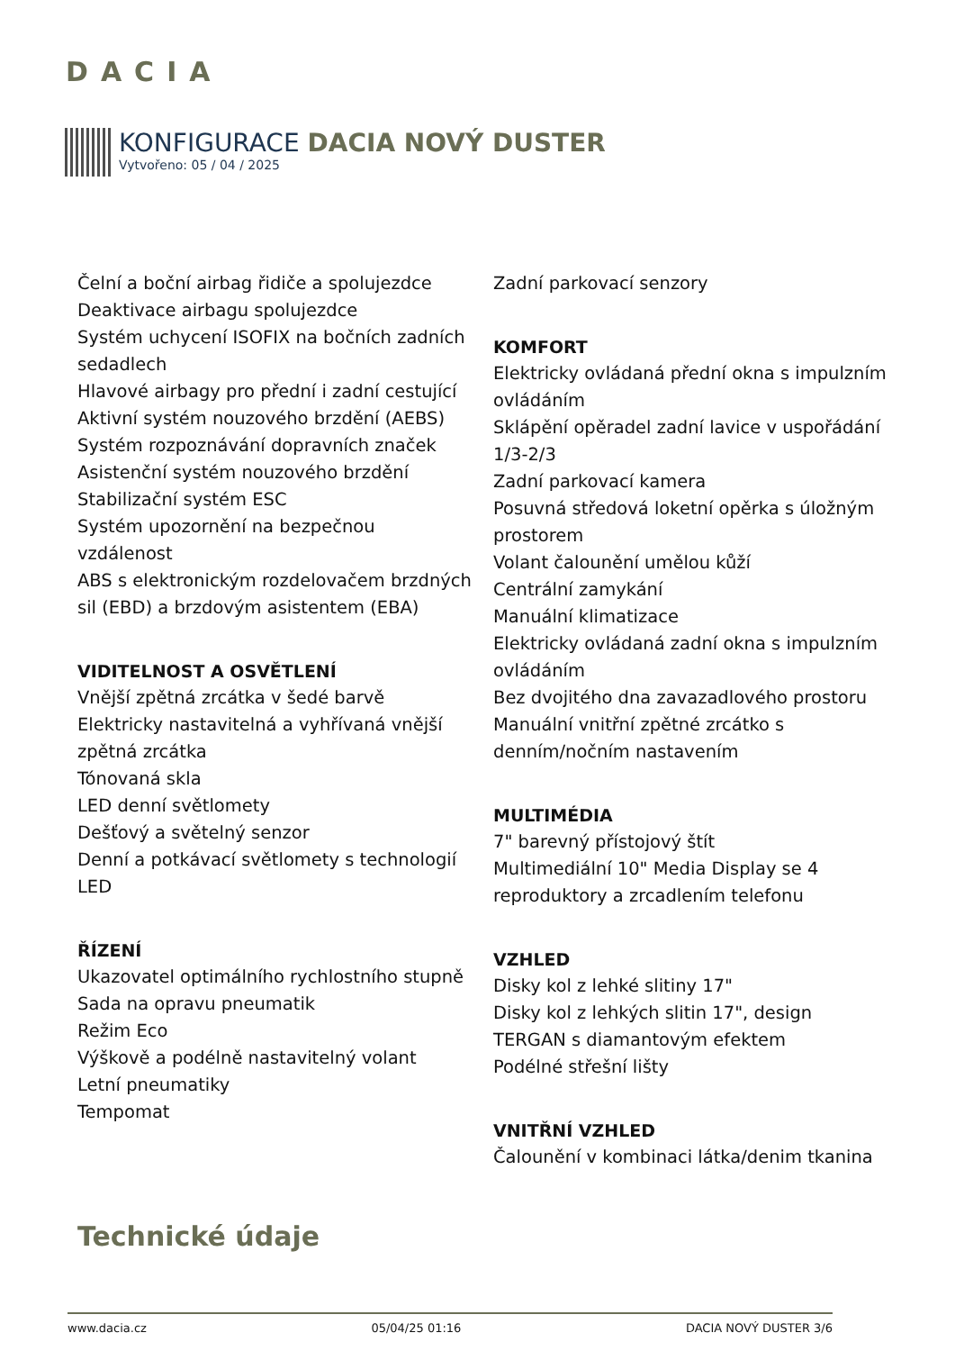DACIA
KONFIGURACE DACIA NOVÝ DUSTER
Vytvořeno: 05 / 04 / 2025
Čelní a boční airbag řidiče a spolujezdce
Deaktivace airbagu spolujezdce
Systém uchycení ISOFIX na bočních zadních sedadlech
Hlavové airbagy pro přední i zadní cestující
Aktivní systém nouzového brzdění (AEBS)
Systém rozpoznávání dopravních značek
Asistenční systém nouzového brzdění
Stabilizační systém ESC
Systém upozornění na bezpečnou vzdálenost
ABS s elektronickým rozdelovačem brzdných sil (EBD) a brzdovým asistentem (EBA)
VIDITELNOST A OSVĚTLENÍ
Vnější zpětná zrcátka v šedé barvě
Elektricky nastavitelná a vyhřívaná vnější zpětná zrcátka
Tónovaná skla
LED denní světlomety
Dešťový a světelný senzor
Denní a potkávací světlomety s technologií LED
ŘÍZENÍ
Ukazovatel optimálního rychlostního stupně
Sada na opravu pneumatik
Režim Eco
Výškově a podélně nastavitelný volant
Letní pneumatiky
Tempomat
Zadní parkovací senzory
KOMFORT
Elektricky ovládaná přední okna s impulzním ovládáním
Sklápění opěradel zadní lavice v uspořádání 1/3-2/3
Zadní parkovací kamera
Posuvná středová loketní opěrka s úložným prostorem
Volant čalounění umělou kůží
Centrální zamykání
Manuální klimatizace
Elektricky ovládaná zadní okna s impulzním ovládáním
Bez dvojitého dna zavazadlového prostoru
Manuální vnitřní zpětné zrcátko s denním/nočním nastavením
MULTIMÉDIA
7" barevný přístojový štít
Multimediální 10" Media Display se 4 reproduktory a zrcadlením telefonu
VZHLED
Disky kol z lehké slitiny 17"
Disky kol z lehkých slitin 17", design TERGAN s diamantovým efektem
Podélné střešní lišty
VNITŘNÍ VZHLED
Čalounění v kombinaci látka/denim tkanina
Technické údaje
www.dacia.cz 05/04/25 01:16 DACIA NOVÝ DUSTER 3/6